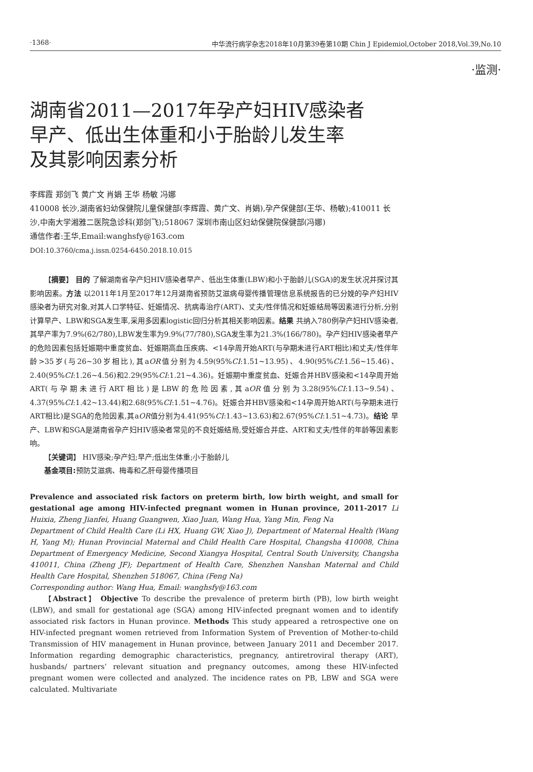·1368· 中华流行病学杂志2018年10月第39卷第10期 Chin J Epidemiol,October 2018,Vol.39,No.10
·监测·
湖南省2011—2017年孕产妇HIV感染者
早产、低出生体重和小于胎龄儿发生率
及其影响因素分析
李辉霞 郑剑飞 黄广文 肖娟 王华 杨敏 冯娜
410008 长沙,湖南省妇幼保健院儿童保健部(李辉霞、黄广文、肖娟),孕产保健部(王华、杨敏);410011 长沙,中南大学湘雅二医院急诊科(郑剑飞);518067 深圳市南山区妇幼保健院保健部(冯娜)
通信作者:王华,Email:wanghsfy@163.com
DOI:10.3760/cma.j.issn.0254-6450.2018.10.015
【摘要】 目的 了解湖南省孕产妇HIV感染者早产、低出生体重(LBW)和小于胎龄儿(SGA)的发生状况并探讨其影响因素。方法 以2011年1月至2017年12月湖南省预防艾滋病母婴传播管理信息系统报告的已分娩的孕产妇HIV感染者为研究对象,对其人口学特征、妊娠情况、抗病毒治疗(ART)、丈夫/性伴情况和妊娠结局等因素进行分析,分别计算早产、LBW和SGA发生率,采用多因素logistic回归分析其相关影响因素。结果 共纳入780例孕产妇HIV感染者,其早产率为7.9%(62/780),LBW发生率为9.9%(77/780),SGA发生率为21.3%(166/780)。孕产妇HIV感染者早产的危险因素包括妊娠期中重度贫血、妊娠期高血压疾病、<14孕周开始ART(与孕期未进行ART相比)和丈夫/性伴年龄>35岁(与26~30岁相比),其aOR值分别为4.59(95%CI:1.51~13.95)、4.90(95%CI:1.56~15.46)、2.40(95%CI:1.26~4.56)和2.29(95%CI:1.21~4.36)。妊娠期中重度贫血、妊娠合并HBV感染和<14孕周开始ART(与孕期未进行ART相比)是LBW的危险因素,其aOR值分别为3.28(95%CI:1.13~9.54)、4.37(95%CI:1.42~13.44)和2.68(95%CI:1.51~4.76)。妊娠合并HBV感染和<14孕周开始ART(与孕期未进行ART相比)是SGA的危险因素,其aOR值分别为4.41(95%CI:1.43~13.63)和2.67(95%CI:1.51~4.73)。结论 早产、LBW和SGA是湖南省孕产妇HIV感染者常见的不良妊娠结局,受妊娠合并症、ART和丈夫/性伴的年龄等因素影响。
【关键词】 HIV感染;孕产妇;早产;低出生体重;小于胎龄儿
基金项目: 预防艾滋病、梅毒和乙肝母婴传播项目
Prevalence and associated risk factors on preterm birth, low birth weight, and small for gestational age among HIV-infected pregnant women in Hunan province, 2011-2017 Li Huixia, Zheng Jianfei, Huang Guangwen, Xiao Juan, Wang Hua, Yang Min, Feng Na
Department of Child Health Care (Li HX, Huang GW, Xiao J), Department of Maternal Health (Wang H, Yang M); Hunan Provincial Maternal and Child Health Care Hospital, Changsha 410008, China Department of Emergency Medicine, Second Xiangya Hospital, Central South University, Changsha 410011, China (Zheng JF); Department of Health Care, Shenzhen Nanshan Maternal and Child Health Care Hospital, Shenzhen 518067, China (Feng Na)
Corresponding author: Wang Hua, Email: wanghsfy@163.com
【Abstract】 Objective To describe the prevalence of preterm birth (PB), low birth weight (LBW), and small for gestational age (SGA) among HIV-infected pregnant women and to identify associated risk factors in Hunan province. Methods This study appeared a retrospective one on HIV-infected pregnant women retrieved from Information System of Prevention of Mother-to-child Transmission of HIV management in Hunan province, between January 2011 and December 2017. Information regarding demographic characteristics, pregnancy, antiretroviral therapy (ART), husbands/ partners’ relevant situation and pregnancy outcomes, among these HIV-infected pregnant women were collected and analyzed. The incidence rates on PB, LBW and SGA were calculated. Multivariate